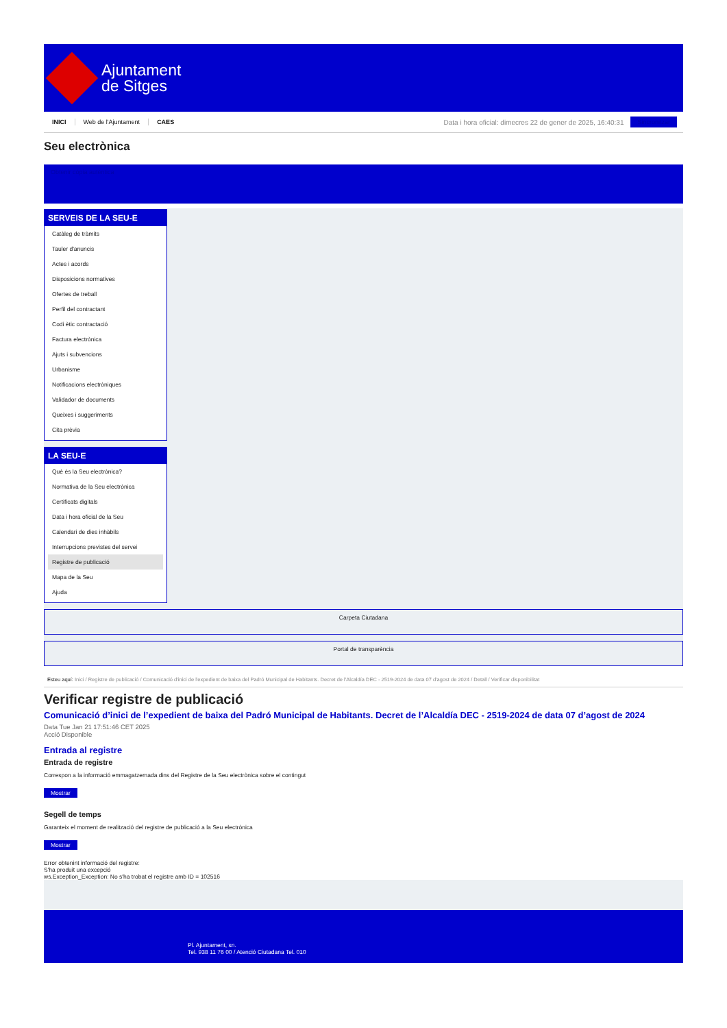Ajuntament
de Sitges
INICI Web de l'Ajuntament CAES Data i hora oficial: dimecres 22 de gener de 2025, 16:40:31 Sincronitzar
Seu electrònica
Obtenir còpia autèntica
SERVEIS DE LA SEU-E
Catàleg de tràmits
Tauler d'anuncis
Actes i acords
Disposicions normatives
Ofertes de treball
Perfil del contractant
Codi ètic contractació
Factura electrònica
Ajuts i subvencions
Urbanisme
Notificacions electròniques
Validador de documents
Queixes i suggeriments
Cita prèvia
LA SEU-E
Què és la Seu electrònica?
Normativa de la Seu electrònica
Certificats digitals
Data i hora oficial de la Seu
Calendari de dies inhàbils
Interrupcions previstes del servei
Registre de publicació
Mapa de la Seu
Ajuda
Carpeta Ciutadana
Portal de transparència
Esteu aquí: Inici / Registre de publicació / Comunicació d'inici de l'expedient de baixa del Padró Municipal de Habitants. Decret de l'Alcaldía DEC - 2519-2024 de data 07 d'agost de 2024 / Detall / Verificar disponibilitat
Verificar registre de publicació
Comunicació d’inici de l’expedient de baixa del Padró Municipal de Habitants. Decret de l’Alcaldía DEC - 2519-2024 de data 07 d’agost de 2024
Data Tue Jan 21 17:51:46 CET 2025
Acció Disponible
Entrada al registre
Entrada de registre
Correspon a la informació emmagatzemada dins del Registre de la Seu electrònica sobre el contingut
Mostrar
Segell de temps
Garanteix el moment de realització del registre de publicació a la Seu electrònica
Mostrar
Error obtenint informació del registre:
S'ha produit una excepció
ws.Exception_Exception: No s'ha trobat el registre amb ID = 102516
Pl. Ajuntament, sn.
Tel. 938 11 76 00 / Atenció Ciutadana Tel. 010